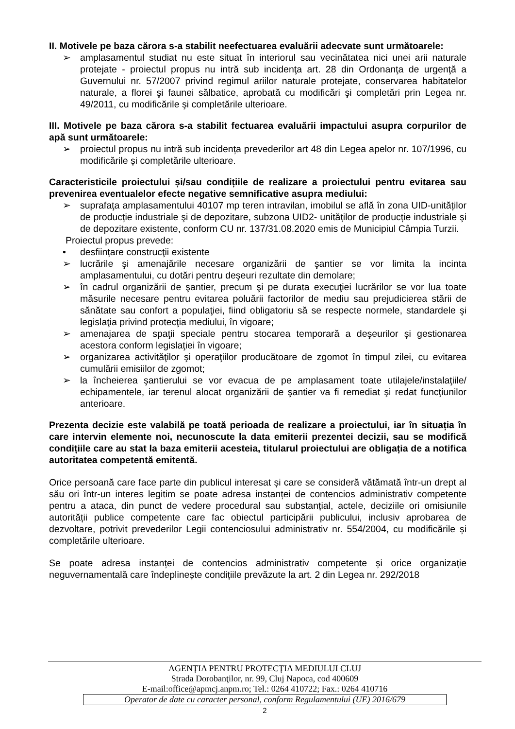II. Motivele pe baza cărora s-a stabilit neefectuarea evaluării adecvate sunt următoarele:
➢ amplasamentul studiat nu este situat în interiorul sau vecinătatea nici unei arii naturale protejate - proiectul propus nu intră sub incidenţa art. 28 din Ordonanţa de urgenţă a Guvernului nr. 57/2007 privind regimul ariilor naturale protejate, conservarea habitatelor naturale, a florei şi faunei sălbatice, aprobată cu modificări şi completări prin Legea nr. 49/2011, cu modificările şi completările ulterioare.
III. Motivele pe baza cărora s-a stabilit fectuarea evaluării impactului asupra corpurilor de apă sunt următoarele:
➢ proiectul propus nu intră sub incidența prevederilor art 48 din Legea apelor nr. 107/1996, cu modificările și completările ulterioare.
Caracteristicile proiectului și/sau condițiile de realizare a proiectului pentru evitarea sau prevenirea eventualelor efecte negative semnificative asupra mediului:
➢ suprafaţa amplasamentului 40107 mp teren intravilan, imobilul se află în zona UID-unităților de producție industriale şi de depozitare, subzona UID2- unităților de producție industriale şi de depozitare existente, conform CU nr. 137/31.08.2020 emis de Municipiul Câmpia Turzii.
Proiectul propus prevede:
• desființare construcţii existente
➢ lucrările şi amenajările necesare organizării de şantier se vor limita la incinta amplasamentului, cu dotări pentru deşeuri rezultate din demolare;
➢ în cadrul organizării de şantier, precum şi pe durata execuţiei lucrărilor se vor lua toate măsurile necesare pentru evitarea poluării factorilor de mediu sau prejudicierea stării de sănătate sau confort a populaţiei, fiind obligatoriu să se respecte normele, standardele şi legislaţia privind protecţia mediului, în vigoare;
➢ amenajarea de spaţii speciale pentru stocarea temporară a deşeurilor şi gestionarea acestora conform legislaţiei în vigoare;
➢ organizarea activităţilor şi operaţiilor producătoare de zgomot în timpul zilei, cu evitarea cumulării emisiilor de zgomot;
➢ la încheierea şantierului se vor evacua de pe amplasament toate utilajele/instalaţiile/ echipamentele, iar terenul alocat organizării de şantier va fi remediat şi redat funcţiunilor anterioare.
Prezenta decizie este valabilă pe toată perioada de realizare a proiectului, iar în situația în care intervin elemente noi, necunoscute la data emiterii prezentei decizii, sau se modifică condițiile care au stat la baza emiterii acesteia, titularul proiectului are obligația de a notifica autoritatea competentă emitentă.
Orice persoană care face parte din publicul interesat și care se consideră vătămată într-un drept al său ori într-un interes legitim se poate adresa instanței de contencios administrativ competente pentru a ataca, din punct de vedere procedural sau substanțial, actele, deciziile ori omisiunile autorității publice competente care fac obiectul participării publicului, inclusiv aprobarea de dezvoltare, potrivit prevederilor Legii contenciosului administrativ nr. 554/2004, cu modificările și completările ulterioare.
Se poate adresa instanței de contencios administrativ competente și orice organizație neguvernamentală care îndeplinește condițiile prevăzute la art. 2 din Legea nr. 292/2018
AGENŢIA PENTRU PROTECŢIA MEDIULUI CLUJ
Strada Dorobanţilor, nr. 99, Cluj Napoca, cod 400609
E-mail:office@apmcj.anpm.ro; Tel.: 0264 410722; Fax.: 0264 410716
Operator de date cu caracter personal, conform Regulamentului (UE) 2016/679
2